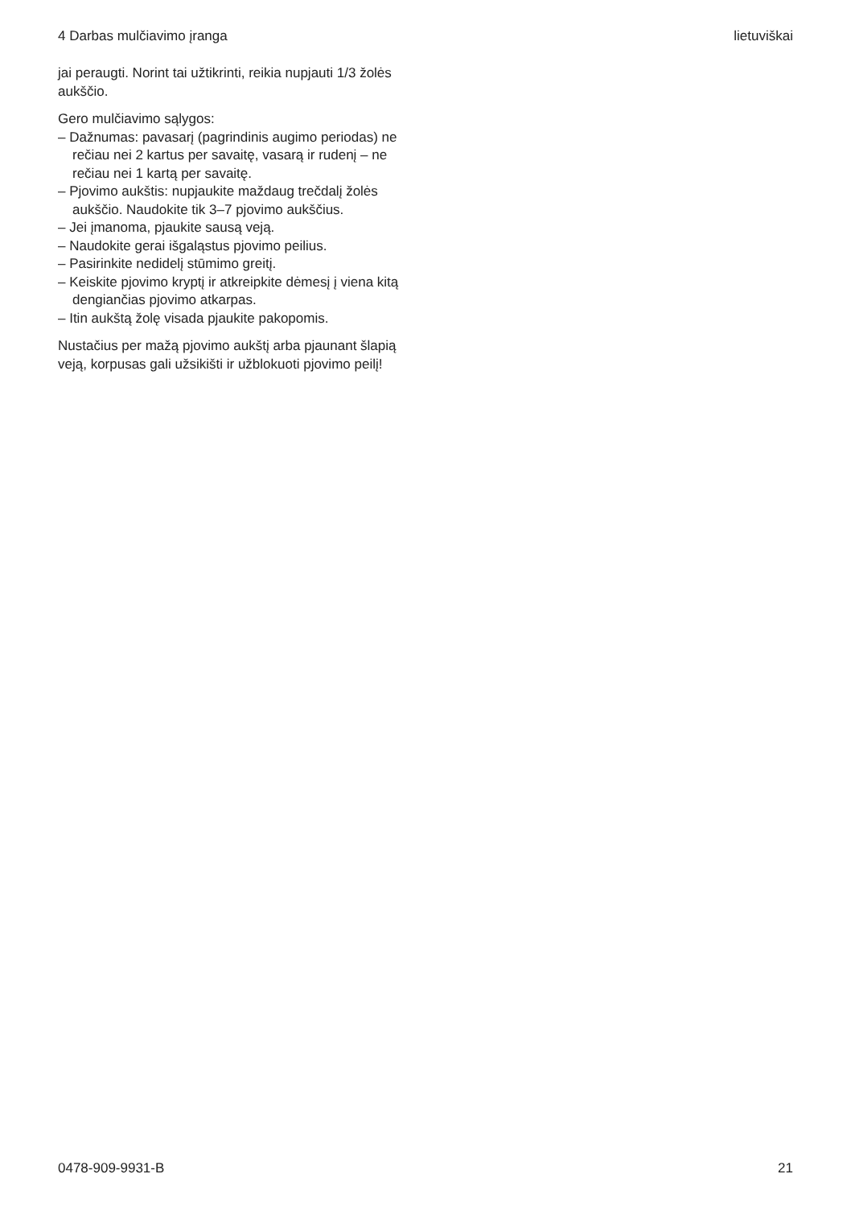4 Darbas mulčiavimo įranga lietuviškai
jai peraugti. Norint tai užtikrinti, reikia nupjauti 1/3 žolės aukščio.
Gero mulčiavimo sąlygos:
– Dažnumas: pavasarį (pagrindinis augimo periodas) ne rečiau nei 2 kartus per savaitę, vasarą ir rudenį – ne rečiau nei 1 kartą per savaitę.
– Pjovimo aukštis: nupjaukite maždaug trečdalį žolės aukščio. Naudokite tik 3–7 pjovimo aukščius.
– Jei įmanoma, pjaukite sausą veją.
– Naudokite gerai išgaląstus pjovimo peilius.
– Pasirinkite nedidelį stūmimo greitį.
– Keiskite pjovimo kryptį ir atkreipkite dėmesį į viena kitą dengiančias pjovimo atkarpas.
– Itin aukštą žolę visada pjaukite pakopomis.
Nustačius per mažą pjovimo aukštį arba pjaunant šlapią veją, korpusas gali užsikišti ir užblokuoti pjovimo peilį!
0478-909-9931-B 21